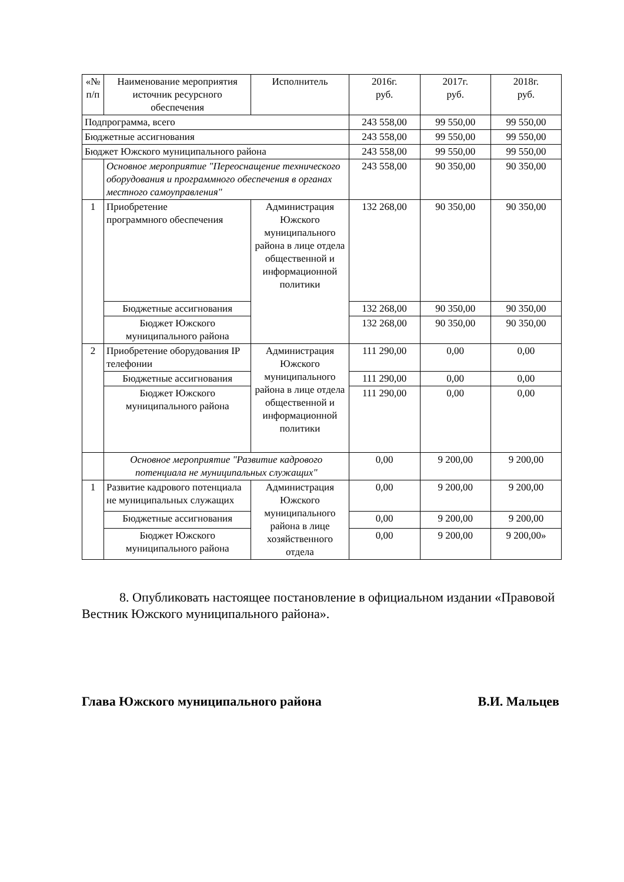| «№ п/п | Наименование мероприятия источник ресурсного обеспечения | Исполнитель | 2016г. руб. | 2017г. руб. | 2018г. руб. |
| Подпрограмма, всего | | | 243 558,00 | 99 550,00 | 99 550,00 |
| Бюджетные ассигнования | | | 243 558,00 | 99 550,00 | 99 550,00 |
| Бюджет Южского муниципального района | | | 243 558,00 | 99 550,00 | 99 550,00 |
| | Основное мероприятие "Переоснащение технического оборудования и программного обеспечения в органах местного самоуправления" | | 243 558,00 | 90 350,00 | 90 350,00 |
| 1 | Приобретение программного обеспечения | Администрация Южского муниципального района в лице отдела общественной и информационной политики | 132 268,00 | 90 350,00 | 90 350,00 |
| | Бюджетные ассигнования | | 132 268,00 | 90 350,00 | 90 350,00 |
| | Бюджет Южского муниципального района | | 132 268,00 | 90 350,00 | 90 350,00 |
| 2 | Приобретение оборудования IP телефонии | Администрация Южского муниципального района в лице отдела общественной и информационной политики | 111 290,00 | 0,00 | 0,00 |
| | Бюджетные ассигнования | | 111 290,00 | 0,00 | 0,00 |
| | Бюджет Южского муниципального района | | 111 290,00 | 0,00 | 0,00 |
| | Основное мероприятие "Развитие кадрового потенциала не муниципальных служащих" | | 0,00 | 9 200,00 | 9 200,00 |
| 1 | Развитие кадрового потенциала не муниципальных служащих | Администрация Южского муниципального района в лице хозяйственного отдела | 0,00 | 9 200,00 | 9 200,00 |
| | Бюджетные ассигнования | | 0,00 | 9 200,00 | 9 200,00 |
| | Бюджет Южского муниципального района | | 0,00 | 9 200,00 | 9 200,00» |
8. Опубликовать настоящее постановление в официальном издании «Правовой Вестник Южского муниципального района».
Глава Южского муниципального района В.И. Мальцев